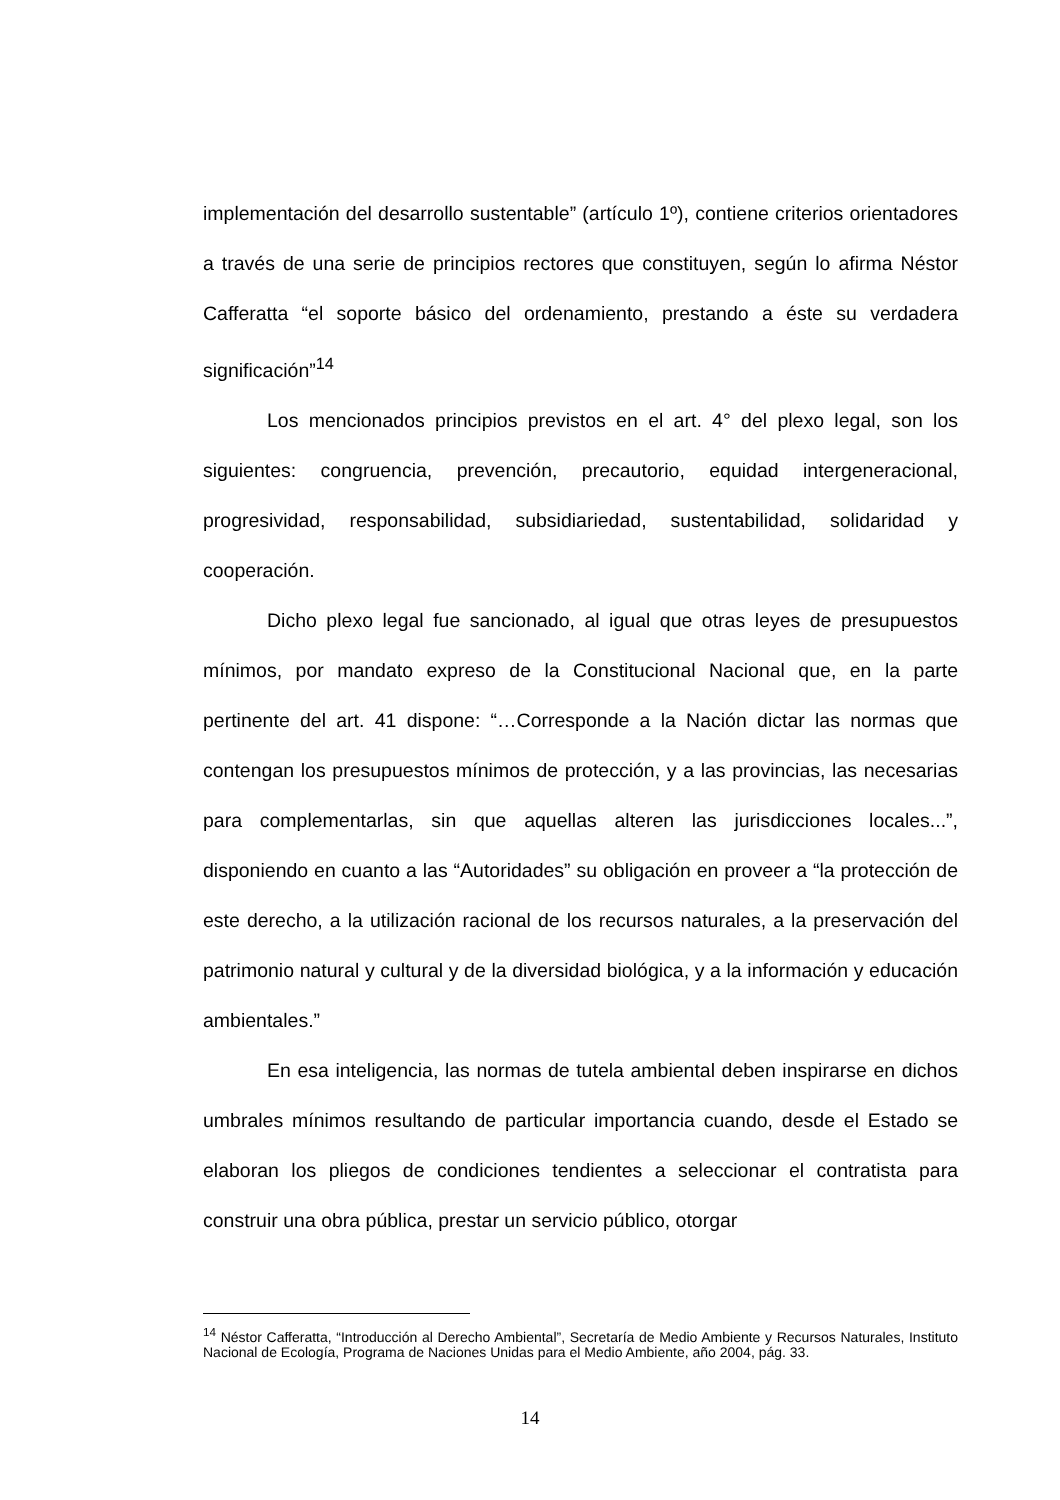implementación del desarrollo sustentable” (artículo 1º), contiene criterios orientadores a través de una serie de principios rectores que constituyen, según lo afirma Néstor Cafferatta “el soporte básico del ordenamiento, prestando a éste su verdadera significación”<sup>14</sup>
Los mencionados principios previstos en el art. 4° del plexo legal, son los siguientes: congruencia, prevención, precautorio, equidad intergeneracional, progresividad, responsabilidad, subsidiariedad, sustentabilidad, solidaridad y cooperación.
Dicho plexo legal fue sancionado, al igual que otras leyes de presupuestos mínimos, por mandato expreso de la Constitucional Nacional que, en la parte pertinente del art. 41 dispone: “…Corresponde a la Nación dictar las normas que contengan los presupuestos mínimos de protección, y a las provincias, las necesarias para complementarlas, sin que aquellas alteren las jurisdicciones locales...”, disponiendo en cuanto a las “Autoridades” su obligación en proveer a “la protección de este derecho, a la utilización racional de los recursos naturales, a la preservación del patrimonio natural y cultural y de la diversidad biológica, y a la información y educación ambientales.”
En esa inteligencia, las normas de tutela ambiental deben inspirarse en dichos umbrales mínimos resultando de particular importancia cuando, desde el Estado se elaboran los pliegos de condiciones tendientes a seleccionar el contratista para construir una obra pública, prestar un servicio público, otorgar
<sup>14</sup> Néstor Cafferatta, “Introducción al Derecho Ambiental”, Secretaría de Medio Ambiente y Recursos Naturales, Instituto Nacional de Ecología, Programa de Naciones Unidas para el Medio Ambiente, año 2004, pág. 33.
14